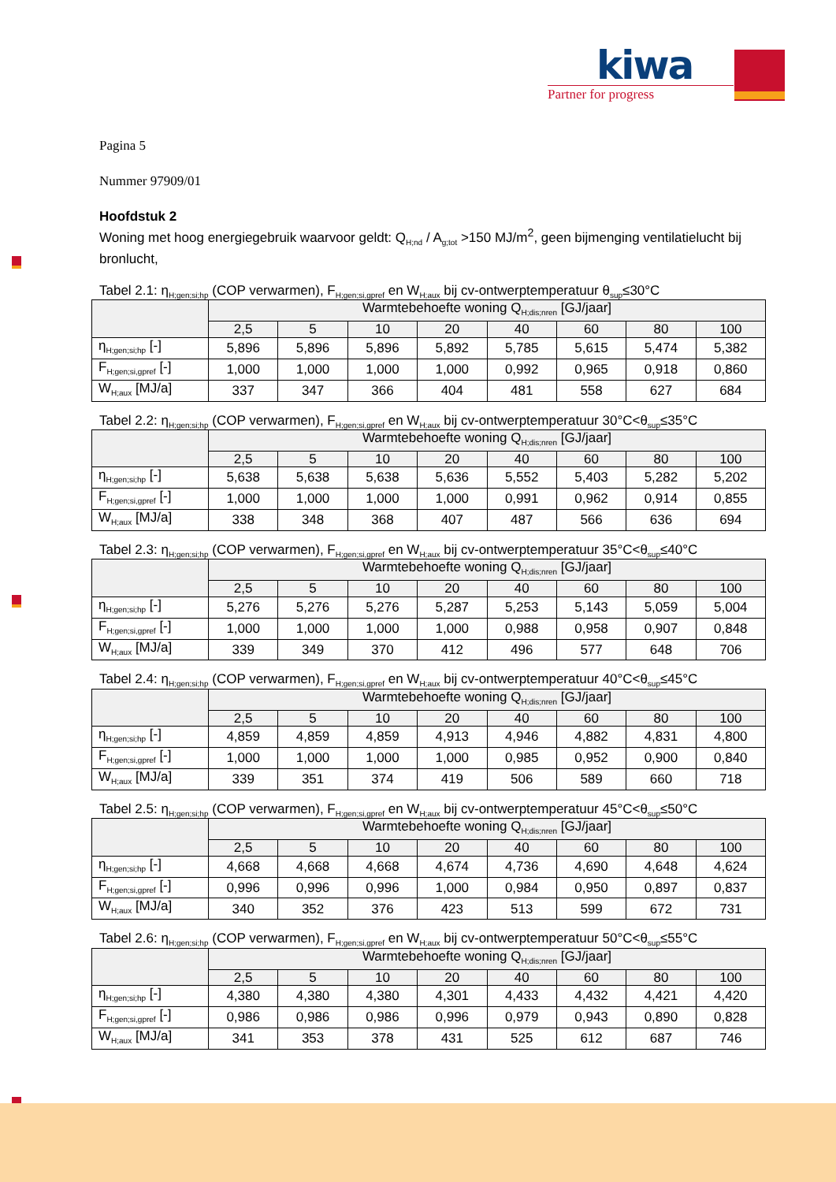kiwa
Partner for progress
Pagina 5
Nummer 97909/01
Hoofdstuk 2
Woning met hoog energiegebruik waarvoor geldt: Q<sub>H;nd</sub> / A<sub>g;tot</sub> >150 MJ/m<sup>2</sup>, geen bijmenging ventilatielucht bij bronlucht,
Tabel 2.1: η<sub>H;gen;si;hp</sub> (COP verwarmen), F<sub>H;gen;si,gpref</sub> en W<sub>H;aux</sub> bij cv-ontwerptemperatuur θ<sub>sup</sub>≤30°C
| | Warmtebehoefte woning Q<sub>H;dis;nren</sub> [GJ/jaar] | | | | | | | |
| --- | --- | --- | --- | --- | --- | --- | --- | --- |
| | 2,5 | 5 | 10 | 20 | 40 | 60 | 80 | 100 |
| η<sub>H;gen;si;hp</sub> [-] | 5,896 | 5,896 | 5,896 | 5,892 | 5,785 | 5,615 | 5,474 | 5,382 |
| F<sub>H;gen;si,gpref</sub> [-] | 1,000 | 1,000 | 1,000 | 1,000 | 0,992 | 0,965 | 0,918 | 0,860 |
| W<sub>H;aux</sub> [MJ/a] | 337 | 347 | 366 | 404 | 481 | 558 | 627 | 684 |
Tabel 2.2: η<sub>H;gen;si;hp</sub> (COP verwarmen), F<sub>H;gen;si,gpref</sub> en W<sub>H;aux</sub> bij cv-ontwerptemperatuur 30°C<θ<sub>sup</sub>≤35°C
| | Warmtebehoefte woning Q<sub>H;dis;nren</sub> [GJ/jaar] | | | | | | | |
| --- | --- | --- | --- | --- | --- | --- | --- | --- |
| | 2,5 | 5 | 10 | 20 | 40 | 60 | 80 | 100 |
| η<sub>H;gen;si;hp</sub> [-] | 5,638 | 5,638 | 5,638 | 5,636 | 5,552 | 5,403 | 5,282 | 5,202 |
| F<sub>H;gen;si,gpref</sub> [-] | 1,000 | 1,000 | 1,000 | 1,000 | 0,991 | 0,962 | 0,914 | 0,855 |
| W<sub>H;aux</sub> [MJ/a] | 338 | 348 | 368 | 407 | 487 | 566 | 636 | 694 |
Tabel 2.3: η<sub>H;gen;si;hp</sub> (COP verwarmen), F<sub>H;gen;si,gpref</sub> en W<sub>H;aux</sub> bij cv-ontwerptemperatuur 35°C<θ<sub>sup</sub>≤40°C
| | Warmtebehoefte woning Q<sub>H;dis;nren</sub> [GJ/jaar] | | | | | | | |
| --- | --- | --- | --- | --- | --- | --- | --- | --- |
| | 2,5 | 5 | 10 | 20 | 40 | 60 | 80 | 100 |
| η<sub>H;gen;si;hp</sub> [-] | 5,276 | 5,276 | 5,276 | 5,287 | 5,253 | 5,143 | 5,059 | 5,004 |
| F<sub>H;gen;si,gpref</sub> [-] | 1,000 | 1,000 | 1,000 | 1,000 | 0,988 | 0,958 | 0,907 | 0,848 |
| W<sub>H;aux</sub> [MJ/a] | 339 | 349 | 370 | 412 | 496 | 577 | 648 | 706 |
Tabel 2.4: η<sub>H;gen;si;hp</sub> (COP verwarmen), F<sub>H;gen;si,gpref</sub> en W<sub>H;aux</sub> bij cv-ontwerptemperatuur 40°C<θ<sub>sup</sub>≤45°C
| | Warmtebehoefte woning Q<sub>H;dis;nren</sub> [GJ/jaar] | | | | | | | |
| --- | --- | --- | --- | --- | --- | --- | --- | --- |
| | 2,5 | 5 | 10 | 20 | 40 | 60 | 80 | 100 |
| η<sub>H;gen;si;hp</sub> [-] | 4,859 | 4,859 | 4,859 | 4,913 | 4,946 | 4,882 | 4,831 | 4,800 |
| F<sub>H;gen;si,gpref</sub> [-] | 1,000 | 1,000 | 1,000 | 1,000 | 0,985 | 0,952 | 0,900 | 0,840 |
| W<sub>H;aux</sub> [MJ/a] | 339 | 351 | 374 | 419 | 506 | 589 | 660 | 718 |
Tabel 2.5: η<sub>H;gen;si;hp</sub> (COP verwarmen), F<sub>H;gen;si,gpref</sub> en W<sub>H;aux</sub> bij cv-ontwerptemperatuur 45°C<θ<sub>sup</sub>≤50°C
| | Warmtebehoefte woning Q<sub>H;dis;nren</sub> [GJ/jaar] | | | | | | | |
| --- | --- | --- | --- | --- | --- | --- | --- | --- |
| | 2,5 | 5 | 10 | 20 | 40 | 60 | 80 | 100 |
| η<sub>H;gen;si;hp</sub> [-] | 4,668 | 4,668 | 4,668 | 4,674 | 4,736 | 4,690 | 4,648 | 4,624 |
| F<sub>H;gen;si,gpref</sub> [-] | 0,996 | 0,996 | 0,996 | 1,000 | 0,984 | 0,950 | 0,897 | 0,837 |
| W<sub>H;aux</sub> [MJ/a] | 340 | 352 | 376 | 423 | 513 | 599 | 672 | 731 |
Tabel 2.6: η<sub>H;gen;si;hp</sub> (COP verwarmen), F<sub>H;gen;si,gpref</sub> en W<sub>H;aux</sub> bij cv-ontwerptemperatuur 50°C<θ<sub>sup</sub>≤55°C
| | Warmtebehoefte woning Q<sub>H;dis;nren</sub> [GJ/jaar] | | | | | | | |
| --- | --- | --- | --- | --- | --- | --- | --- | --- |
| | 2,5 | 5 | 10 | 20 | 40 | 60 | 80 | 100 |
| η<sub>H;gen;si;hp</sub> [-] | 4,380 | 4,380 | 4,380 | 4,301 | 4,433 | 4,432 | 4,421 | 4,420 |
| F<sub>H;gen;si,gpref</sub> [-] | 0,986 | 0,986 | 0,986 | 0,996 | 0,979 | 0,943 | 0,890 | 0,828 |
| W<sub>H;aux</sub> [MJ/a] | 341 | 353 | 378 | 431 | 525 | 612 | 687 | 746 |